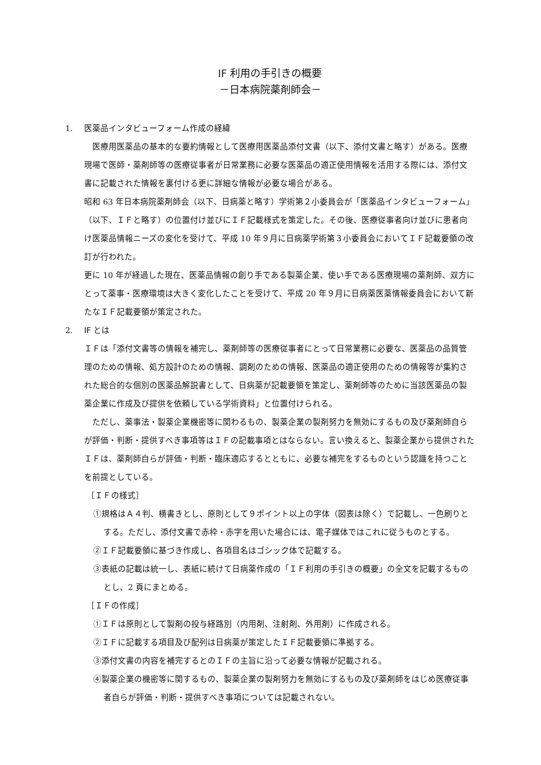IF 利用の手引きの概要
－日本病院薬剤師会－
1. 医薬品インタビューフォーム作成の経緯
　医療用医薬品の基本的な要約情報として医療用医薬品添付文書（以下、添付文書と略す）がある。医療現場で医師・薬剤師等の医療従事者が日常業務に必要な医薬品の適正使用情報を活用する際には、添付文書に記載された情報を裏付ける更に詳細な情報が必要な場合がある。
昭和 63 年日本病院薬剤師会（以下、日病薬と略す）学術第２小委員会が「医薬品インタビューフォーム」（以下、ＩＦと略す）の位置付け並びにＩＦ記載様式を策定した。その後、医療従事者向け並びに患者向け医薬品情報ニーズの変化を受けて、平成 10 年９月に日病薬学術第３小委員会においてＩＦ記載要領の改訂が行われた。
更に 10 年が経過した現在、医薬品情報の創り手である製薬企業、使い手である医療現場の薬剤師、双方にとって薬事・医療環境は大きく変化したことを受けて、平成 20 年９月に日病薬医薬情報委員会において新たなＩＦ記載要領が策定された。
2. IF とは
ＩＦは「添付文書等の情報を補完し、薬剤師等の医療従事者にとって日常業務に必要な、医薬品の品質管理のための情報、処方設計のための情報、調剤のための情報、医薬品の適正使用のための情報等が集約された総合的な個別の医薬品解説書として、日病薬が記載要領を策定し、薬剤師等のために当該医薬品の製薬企業に作成及び提供を依頼している学術資料」と位置付けられる。
　ただし、薬事法・製薬企業機密等に関わるもの、製薬企業の製剤努力を無効にするもの及び薬剤師自らが評価・判断・提供すべき事項等はＩＦの記載事項とはならない。言い換えると、製薬企業から提供されたＩＦは、薬剤師自らが評価・判断・臨床適応するとともに、必要な補完をするものという認識を持つことを前提としている。
［ＩＦの様式］
①規格はＡ４判、横書きとし、原則として９ポイント以上の字体（図表は除く）で記載し、一色刷りとする。ただし、添付文書で赤枠・赤字を用いた場合には、電子媒体ではこれに従うものとする。
②ＩＦ記載要領に基づき作成し、各項目名はゴシック体で記載する。
③表紙の記載は統一し、表紙に続けて日病薬作成の「ＩＦ利用の手引きの概要」の全文を記載するものとし、2 頁にまとめる。
［ＩＦの作成］
①ＩＦは原則として製剤の投与経路別（内用剤、注射剤、外用剤）に作成される。
②ＩＦに記載する項目及び配列は日病薬が策定したＩＦ記載要領に準拠する。
③添付文書の内容を補完するとのＩＦの主旨に沿って必要な情報が記載される。
④製薬企業の機密等に関するもの、製薬企業の製剤努力を無効にするもの及び薬剤師をはじめ医療従事者自らが評価・判断・提供すべき事項については記載されない。